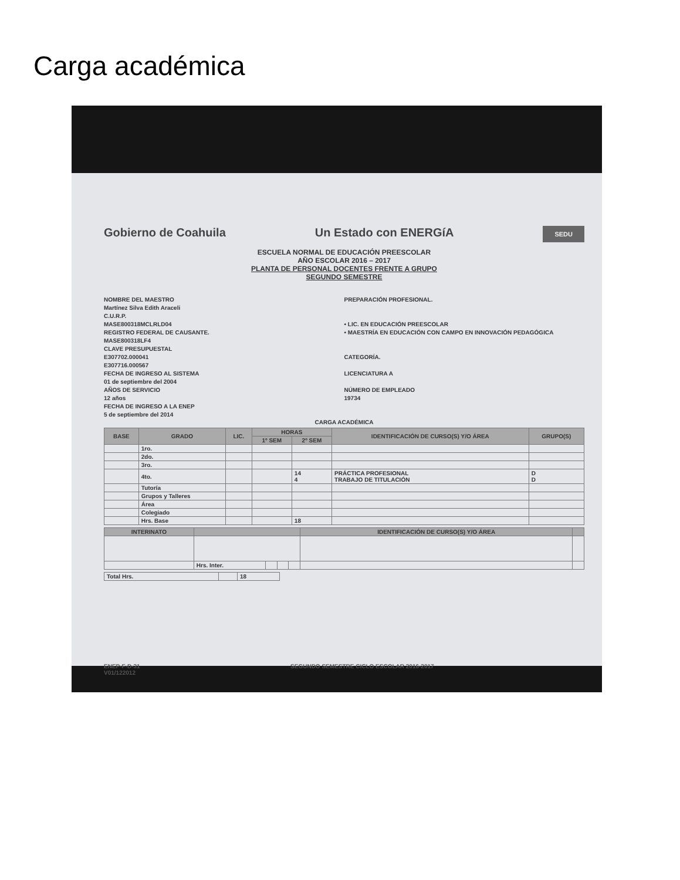Carga académica
Gobierno de Coahuila Un Estado con ENERGíA SEDU
ESCUELA NORMAL DE EDUCACIÓN PREESCOLAR
AÑO ESCOLAR 2016 – 2017
PLANTA DE PERSONAL DOCENTES FRENTE A GRUPO
SEGUNDO SEMESTRE
NOMBRE DEL MAESTRO
Martínez Silva Edith Araceli
C.U.R.P.
MASE800318MCLRLD04
REGISTRO FEDERAL DE CAUSANTE.
MASE800318LF4
CLAVE PRESUPUESTAL
E307702.000041
E307716.000567
FECHA DE INGRESO AL SISTEMA
01 de septiembre del 2004
AÑOS DE SERVICIO
12 años
FECHA DE INGRESO A LA ENEP
5 de septiembre del 2014
PREPARACIÓN PROFESIONAL.
• LIC. EN EDUCACIÓN PREESCOLAR
• MAESTRÍA EN EDUCACIÓN CON CAMPO EN INNOVACIÓN PEDAGÓGICA
CATEGORÍA.
LICENCIATURA A
NÚMERO DE EMPLEADO
19734
CARGA ACADÉMICA
| BASE | GRADO | LIC. | HORAS | | IDENTIFICACIÓN DE CURSO(S) Y/O ÁREA | GRUPO(S) |
| --- | --- | --- | --- | --- | --- | --- |
| | | | 1º SEM | 2º SEM | | |
| | 1ro. | | | | | |
| | 2do. | | | | | |
| | 3ro. | | | | | |
| | 4to. | | | 14 4 | PRÁCTICA PROFESIONAL TRABAJO DE TITULACIÓN | D D |
| | Tutoría | | | | | |
| | Grupos y Talleres | | | | | |
| | Área | | | | | |
| | Colegiado | | | | | |
| | Hrs. Base | | | 18 | | |
| INTERINATO | | | | | IDENTIFICACIÓN DE CURSO(S) Y/O ÁREA | |
| --- | --- | --- | --- | --- | --- | --- |
| | Hrs. Inter. | | | | | |
| Total Hrs. | | 18 |
ENEP-F-D-31
V01/122012 SEGUNDO SEMESTRE CICLO ESCOLAR 2016-2017